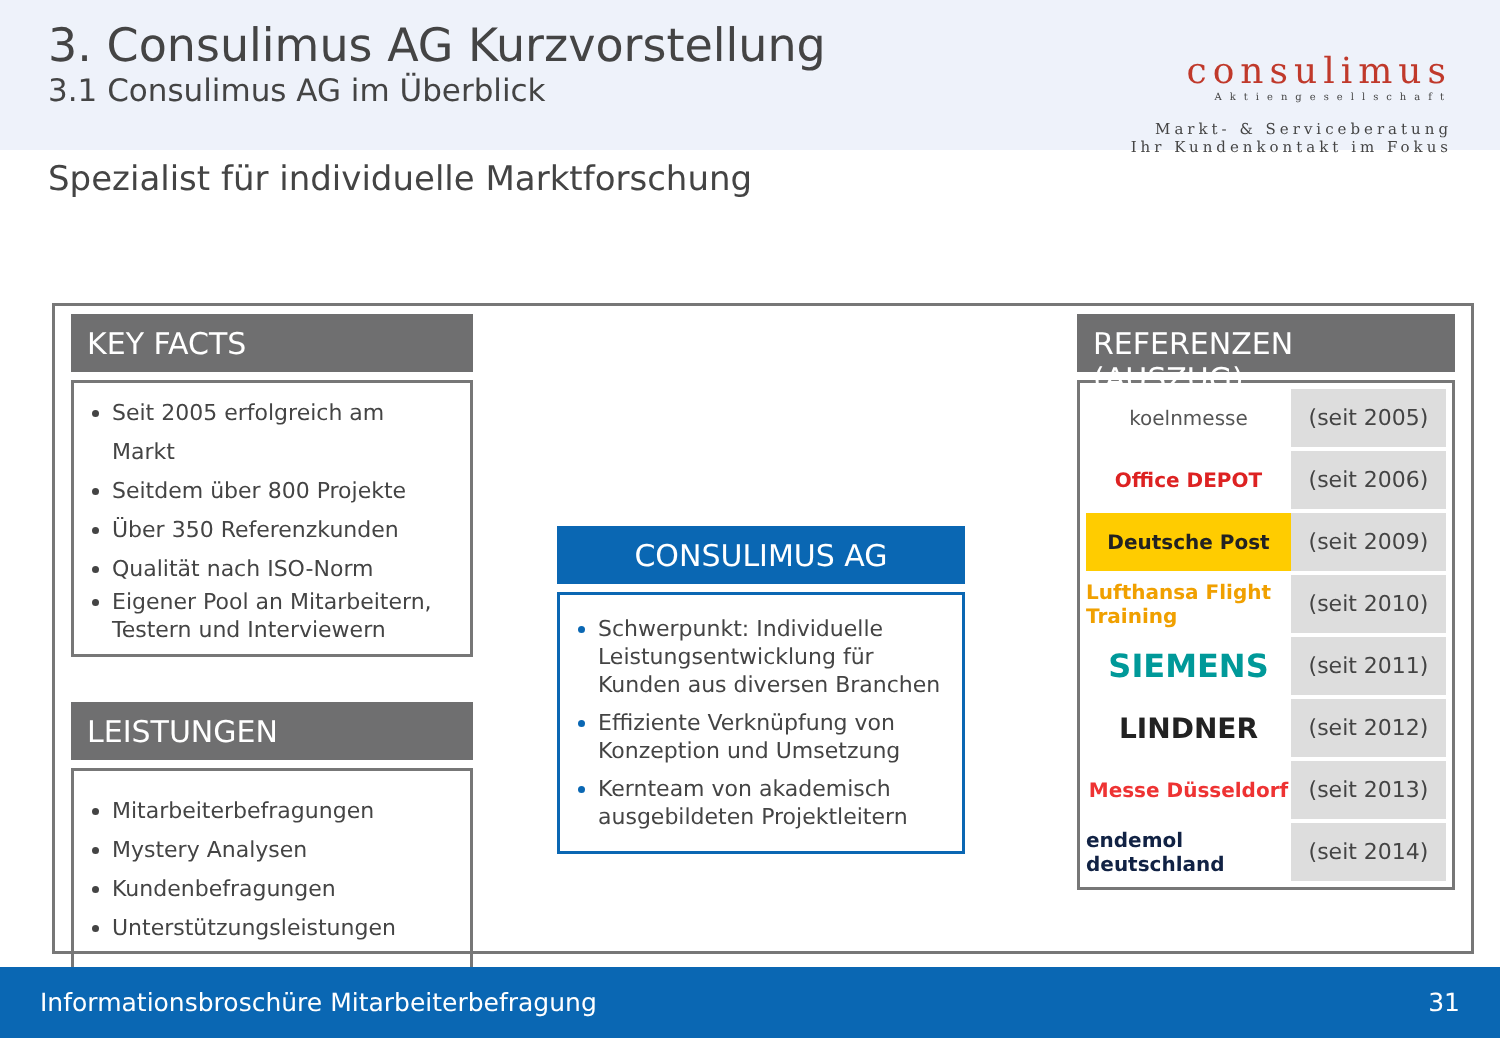3. Consulimus AG Kurzvorstellung
3.1 Consulimus AG im Überblick
consulimus
Aktiengesellschaft
Markt- & Serviceberatung
Ihr Kundenkontakt im Fokus
Spezialist für individuelle Marktforschung
KEY FACTS
Seit 2005 erfolgreich am Markt
Seitdem über 800 Projekte
Über 350 Referenzkunden
Qualität nach ISO-Norm
Eigener Pool an Mitarbeitern, Testern und Interviewern
LEISTUNGEN
Mitarbeiterbefragungen
Mystery Analysen
Kundenbefragungen
Unterstützungsleistungen
CONSULIMUS AG
Schwerpunkt: Individuelle Leistungsentwicklung für Kunden aus diversen Branchen
Effiziente Verknüpfung von Konzeption und Umsetzung
Kernteam von akademisch ausgebildeten Projektleitern
REFERENZEN (AUSZUG)
koelnmesse
(seit 2005)
Office DEPOT
(seit 2006)
Deutsche Post
(seit 2009)
Lufthansa Flight Training
(seit 2010)
SIEMENS
(seit 2011)
LINDNER
(seit 2012)
Messe Düsseldorf
(seit 2013)
endemol deutschland
(seit 2014)
Informationsbroschüre Mitarbeiterbefragung 31